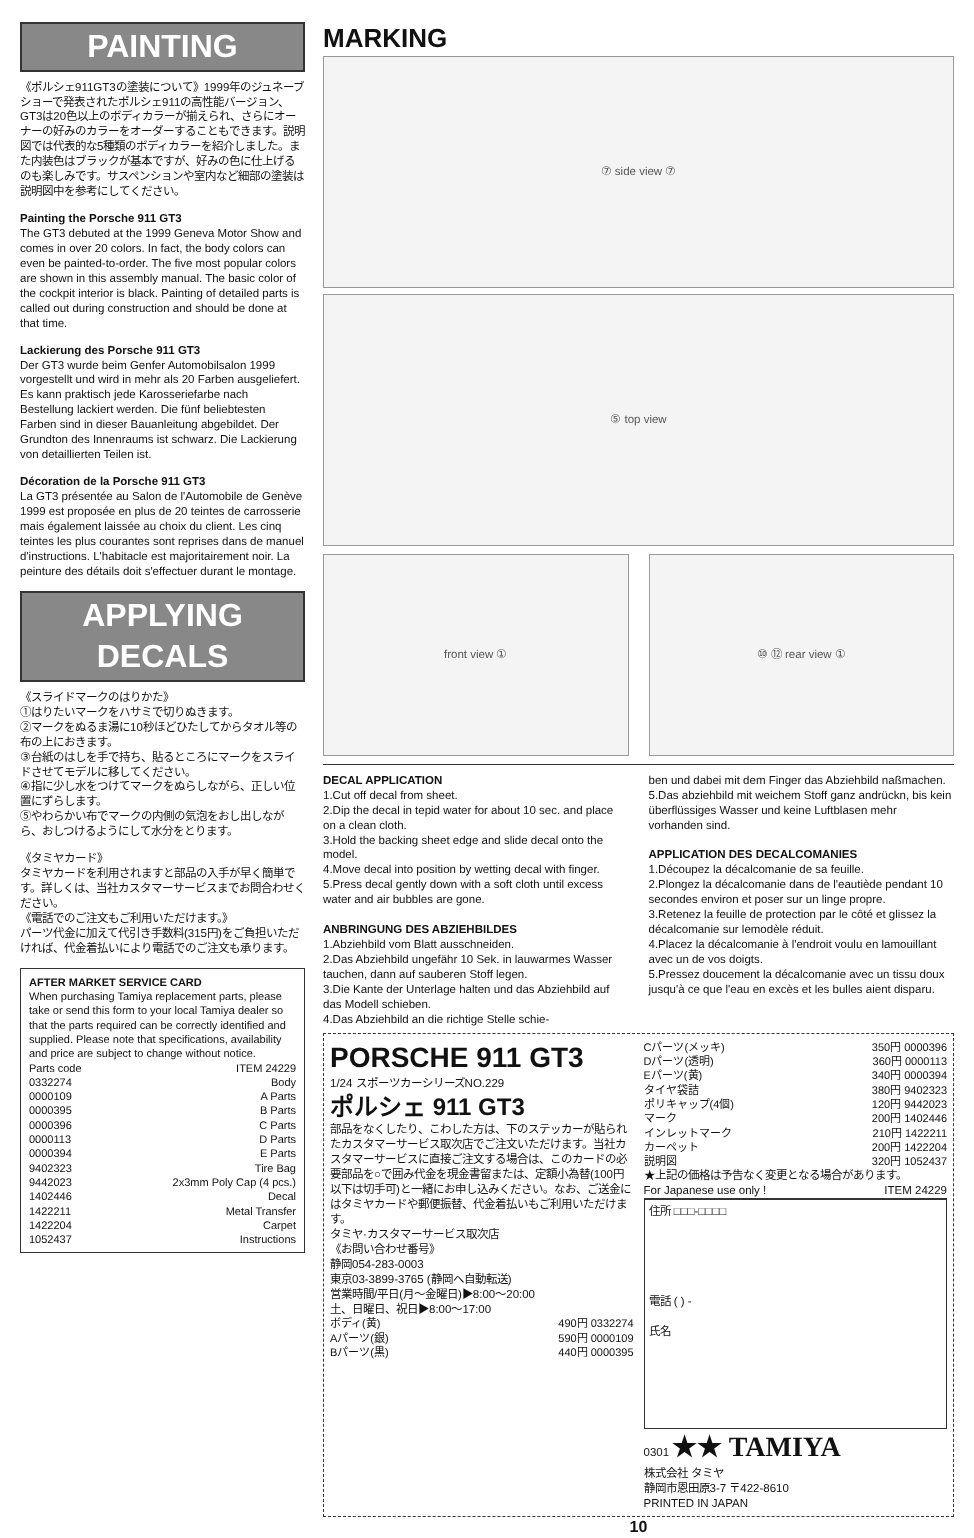PAINTING
《ポルシェ911GT3の塗装について》1999年のジュネーブショーで発表されたポルシェ911の高性能バージョン、GT3は20色以上のボディカラーが揃えられ、さらにオーナーの好みのカラーをオーダーすることもできます。説明図では代表的な5種類のボディカラーを紹介しました。また内装色はブラックが基本ですが、好みの色に仕上げるのも楽しみです。サスペンションや室内など細部の塗装は説明図中を参考にしてください。
Painting the Porsche 911 GT3
The GT3 debuted at the 1999 Geneva Motor Show and comes in over 20 colors. In fact, the body colors can even be painted-to-order. The five most popular colors are shown in this assembly manual. The basic color of the cockpit interior is black. Painting of detailed parts is called out during construction and should be done at that time.
Lackierung des Porsche 911 GT3
Der GT3 wurde beim Genfer Automobilsalon 1999 vorgestellt und wird in mehr als 20 Farben ausgeliefert. Es kann praktisch jede Karosseriefarbe nach Bestellung lackiert werden. Die fünf beliebtesten Farben sind in dieser Bauanleitung abgebildet. Der Grundton des Innenraums ist schwarz. Die Lackierung von detaillierten Teilen ist.
Décoration de la Porsche 911 GT3
La GT3 présentée au Salon de l'Automobile de Genève 1999 est proposée en plus de 20 teintes de carrosserie mais également laissée au choix du client. Les cinq teintes les plus courantes sont reprises dans de manuel d'instructions. L'habitacle est majoritairement noir. La peinture des détails doit s'effectuer durant le montage.
APPLYING DECALS
《スライドマークのはりかた》
①はりたいマークをハサミで切りぬきます。
②マークをぬるま湯に10秒ほどひたしてからタオル等の布の上におきます。
③台紙のはしを手で持ち、貼るところにマークをスライドさせてモデルに移してください。
④指に少し水をつけてマークをぬらしながら、正しい位置にずらします。
⑤やわらかい布でマークの内側の気泡をおし出しながら、おしつけるようにして水分をとります。
《タミヤカード》
タミヤカードを利用されますと部品の入手が早く簡単です。詳しくは、当社カスタマーサービスまでお問合わせください。
《電話でのご注文もご利用いただけます。》
パーツ代金に加えて代引き手数料(315円)をご負担いただければ、代金着払いにより電話でのご注文も承ります。
AFTER MARKET SERVICE CARD
When purchasing Tamiya replacement parts, please take or send this form to your local Tamiya dealer so that the parts required can be correctly identified and supplied. Please note that specifications, availability and price are subject to change without notice.
| Parts code | ITEM 24229 |
| 0332274 | Body |
| 0000109 | A Parts |
| 0000395 | B Parts |
| 0000396 | C Parts |
| 0000113 | D Parts |
| 0000394 | E Parts |
| 9402323 | Tire Bag |
| 9442023 | 2x3mm Poly Cap (4 pcs.) |
| 1402446 | Decal |
| 1422211 | Metal Transfer |
| 1422204 | Carpet |
| 1052437 | Instructions |
MARKING
⑦ side view ⑦
⑤ top view
front view ① ⑩ ⑫ rear view ①
DECAL APPLICATION
1.Cut off decal from sheet.
2.Dip the decal in tepid water for about 10 sec. and place on a clean cloth.
3.Hold the backing sheet edge and slide decal onto the model.
4.Move decal into position by wetting decal with finger.
5.Press decal gently down with a soft cloth until excess water and air bubbles are gone.
ANBRINGUNG DES ABZIEHBILDES
1.Abziehbild vom Blatt ausschneiden.
2.Das Abziehbild ungefähr 10 Sek. in lauwarmes Wasser tauchen, dann auf sauberen Stoff legen.
3.Die Kante der Unterlage halten und das Abziehbild auf das Modell schieben.
4.Das Abziehbild an die richtige Stelle schie-
ben und dabei mit dem Finger das Abziehbild naßmachen.
5.Das abziehbild mit weichem Stoff ganz andrückn, bis kein überflüssiges Wasser und keine Luftblasen mehr vorhanden sind.
APPLICATION DES DECALCOMANIES
1.Découpez la décalcomanie de sa feuille.
2.Plongez la décalcomanie dans de l'eautiède pendant 10 secondes environ et poser sur un linge propre.
3.Retenez la feuille de protection par le côté et glissez la décalcomanie sur lemodèle réduit.
4.Placez la décalcomanie à l'endroit voulu en lamouillant avec un de vos doigts.
5.Pressez doucement la décalcomanie avec un tissu doux jusqu'à ce que l'eau en excès et les bulles aient disparu.
PORSCHE 911 GT3
1/24 スポーツカーシリーズNO.229
ポルシェ 911 GT3
部品をなくしたり、こわした方は、下のステッカーが貼られたカスタマーサービス取次店でご注文いただけます。当社カスタマーサービスに直接ご注文する場合は、このカードの必要部品を○で囲み代金を現金書留または、定額小為替(100円以下は切手可)と一緒にお申し込みください。なお、ご送金にはタミヤカードや郵便振替、代金着払いもご利用いただけます。
タミヤ·カスタマーサービス取次店
《お問い合わせ番号》
静岡054-283-0003
東京03-3899-3765 (静岡へ自動転送)
営業時間/平日(月〜金曜日)▶8:00〜20:00
土、日曜日、祝日▶8:00〜17:00
| ボディ(黄) | 490円 0332274 |
| Aパーツ(銀) | 590円 0000109 |
| Bパーツ(黒) | 440円 0000395 |
| Cパーツ(メッキ) | 350円 0000396 |
| Dパーツ(透明) | 360円 0000113 |
| Eパーツ(黄) | 340円 0000394 |
| タイヤ袋詰 | 380円 9402323 |
| ポリキャップ(4個) | 120円 9442023 |
| マーク | 200円 1402446 |
| インレットマーク | 210円 1422211 |
| カーペット | 200円 1422204 |
| 説明図 | 320円 1052437 |
★上記の価格は予告なく変更となる場合があります。
For Japanese use only ! ITEM 24229
住所 □□□-□□□□
電話 ( ) -
氏名
0301 ★★ TAMIYA
株式会社 タミヤ
静岡市恩田原3-7 〒422-8610
PRINTED IN JAPAN
10